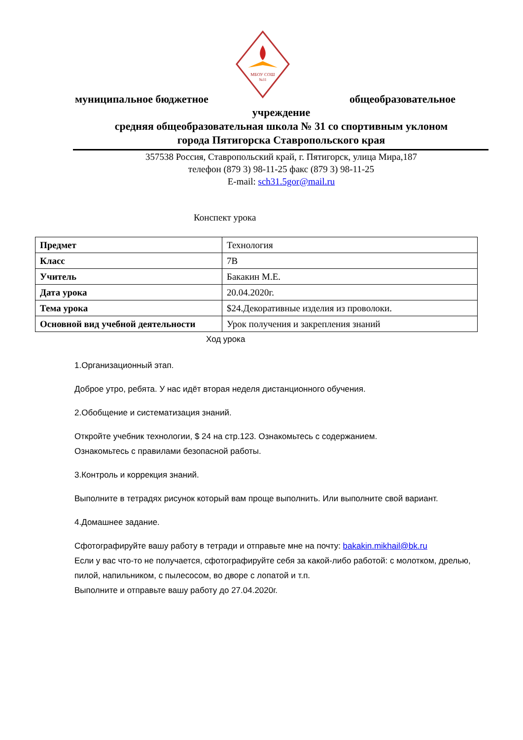МБОУ СОШ
№31
муниципальное бюджетное общеобразовательное
учреждение
средняя общеобразовательная школа № 31 со спортивным уклоном
города Пятигорска Ставропольского края
357538 Россия, Ставропольский край, г. Пятигорск, улица Мира,187
телефон (879 3) 98-11-25 факс (879 3) 98-11-25
E-mail: sch31.5gor@mail.ru
Конспект урока
| Предмет | Технология |
| Класс | 7В |
| Учитель | Бакакин М.Е. |
| Дата урока | 20.04.2020г. |
| Тема урока | $24.Декоративные изделия из проволоки. |
| Основной вид учебной деятельности | Урок получения и закрепления знаний |
Ход урока
1.Организационный этап.
Доброе утро, ребята. У нас идёт вторая неделя дистанционного обучения.
2.Обобщение и систематизация знаний.
Откройте учебник технологии, $ 24 на стр.123. Ознакомьтесь с содержанием.
Ознакомьтесь с правилами безопасной работы.
3.Контроль и коррекция знаний.
Выполните в тетрадях рисунок который вам проще выполнить. Или выполните свой вариант.
4.Домашнее задание.
Сфотографируйте вашу работу в тетради и отправьте мне на почту: bakakin.mikhail@bk.ru
Если у вас что-то не получается, сфотографируйте себя за какой-либо работой: с молотком, дрелью, пилой, напильником, с пылесосом, во дворе с лопатой и т.п.
Выполните и отправьте вашу работу до 27.04.2020г.